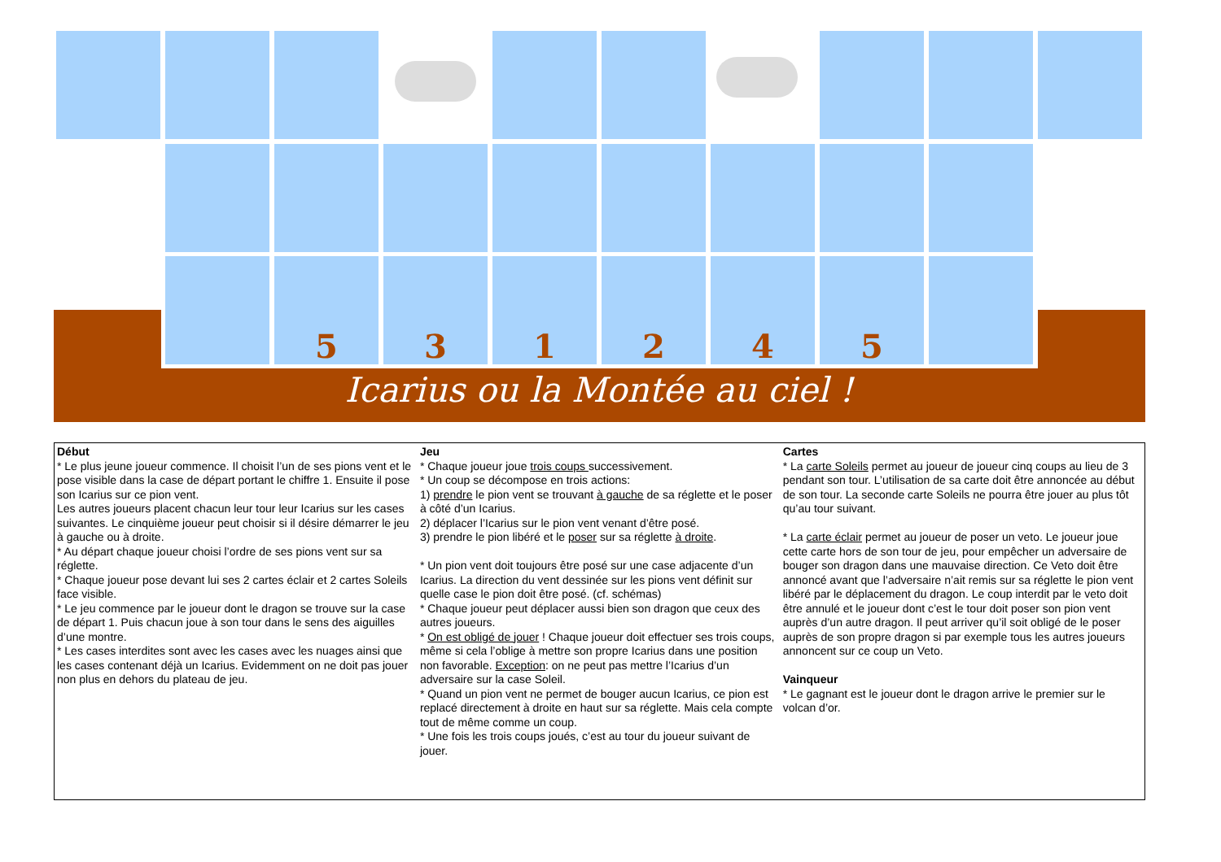5 3 1 2 4 5
Icarius ou la Montée au ciel !
Début
* Le plus jeune joueur commence. Il choisit l’un de ses pions vent et le pose visible dans la case de départ portant le chiffre 1. Ensuite il pose son Icarius sur ce pion vent.
Les autres joueurs placent chacun leur tour leur Icarius sur les cases suivantes. Le cinquième joueur peut choisir si il désire démarrer le jeu à gauche ou à droite.
* Au départ chaque joueur choisi l’ordre de ses pions vent sur sa réglette.
* Chaque joueur pose devant lui ses 2 cartes éclair et 2 cartes Soleils face visible.
* Le jeu commence par le joueur dont le dragon se trouve sur la case de départ 1. Puis chacun joue à son tour dans le sens des aiguilles d’une montre.
* Les cases interdites sont avec les cases avec les nuages ainsi que les cases contenant déjà un Icarius. Evidemment on ne doit pas jouer non plus en dehors du plateau de jeu.
Jeu
* Chaque joueur joue trois coups successivement.
* Un coup se décompose en trois actions:
1) prendre le pion vent se trouvant à gauche de sa réglette et le poser à côté d’un Icarius.
2) déplacer l’Icarius sur le pion vent venant d’être posé.
3) prendre le pion libéré et le poser sur sa réglette à droite.
* Un pion vent doit toujours être posé sur une case adjacente d’un Icarius. La direction du vent dessinée sur les pions vent définit sur quelle case le pion doit être posé. (cf. schémas)
* Chaque joueur peut déplacer aussi bien son dragon que ceux des autres joueurs.
* On est obligé de jouer ! Chaque joueur doit effectuer ses trois coups, même si cela l’oblige à mettre son propre Icarius dans une position non favorable. Exception: on ne peut pas mettre l’Icarius d’un adversaire sur la case Soleil.
* Quand un pion vent ne permet de bouger aucun Icarius, ce pion est replacé directement à droite en haut sur sa réglette. Mais cela compte tout de même comme un coup.
* Une fois les trois coups joués, c’est au tour du joueur suivant de jouer.
Cartes
* La carte Soleils permet au joueur de joueur cinq coups au lieu de 3 pendant son tour. L’utilisation de sa carte doit être annoncée au début de son tour. La seconde carte Soleils ne pourra être jouer au plus tôt qu’au tour suivant.
* La carte éclair permet au joueur de poser un veto. Le joueur joue cette carte hors de son tour de jeu, pour empêcher un adversaire de bouger son dragon dans une mauvaise direction. Ce Veto doit être annoncé avant que l’adversaire n’ait remis sur sa réglette le pion vent libéré par le déplacement du dragon. Le coup interdit par le veto doit être annulé et le joueur dont c’est le tour doit poser son pion vent auprès d’un autre dragon. Il peut arriver qu’il soit obligé de le poser auprès de son propre dragon si par exemple tous les autres joueurs annoncent sur ce coup un Veto.
Vainqueur
* Le gagnant est le joueur dont le dragon arrive le premier sur le volcan d’or.